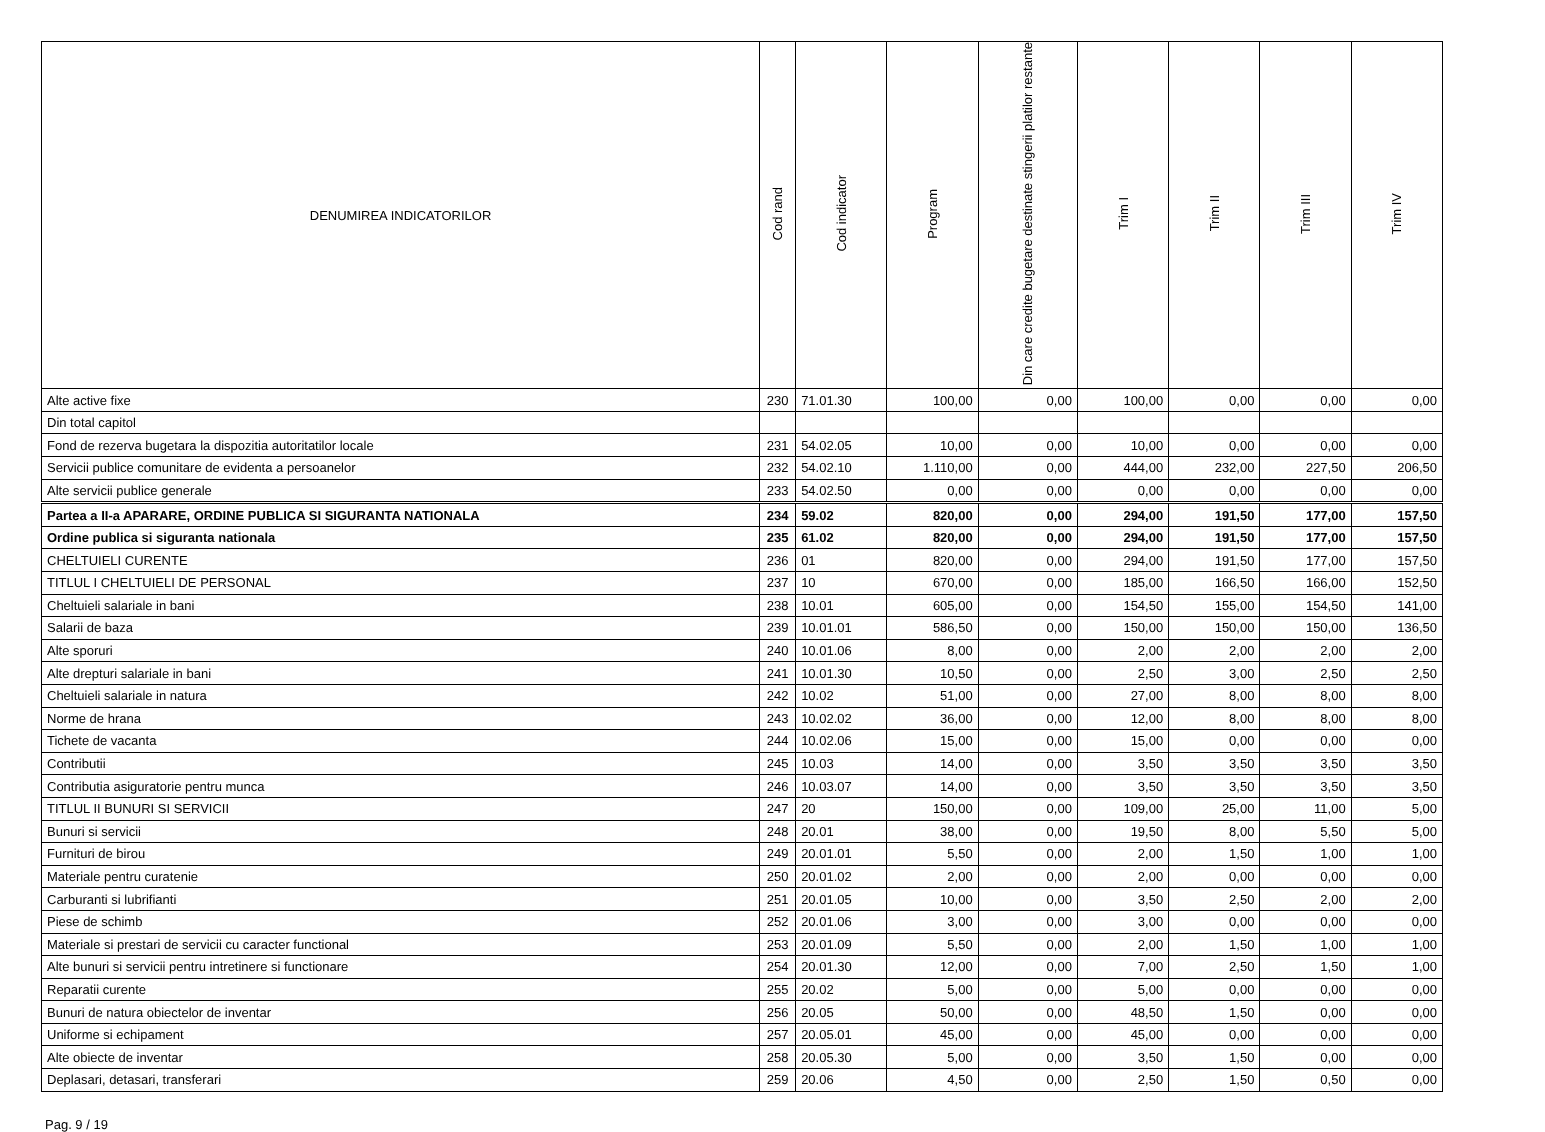| DENUMIREA INDICATORILOR | Cod rand | Cod indicator | Program | Din care credite bugetare destinate stingerii platilor restante | Trim I | Trim II | Trim III | Trim IV |
| --- | --- | --- | --- | --- | --- | --- | --- | --- |
| Alte active fixe | 230 | 71.01.30 | 100,00 | 0,00 | 100,00 | 0,00 | 0,00 | 0,00 |
| Din total capitol | | | | | | | | |
| Fond de rezerva bugetara la dispozitia autoritatilor locale | 231 | 54.02.05 | 10,00 | 0,00 | 10,00 | 0,00 | 0,00 | 0,00 |
| Servicii publice comunitare de evidenta a persoanelor | 232 | 54.02.10 | 1.110,00 | 0,00 | 444,00 | 232,00 | 227,50 | 206,50 |
| Alte servicii publice generale | 233 | 54.02.50 | 0,00 | 0,00 | 0,00 | 0,00 | 0,00 | 0,00 |
| Partea a II-a APARARE, ORDINE PUBLICA SI SIGURANTA NATIONALA | 234 | 59.02 | 820,00 | 0,00 | 294,00 | 191,50 | 177,00 | 157,50 |
| Ordine publica si siguranta nationala | 235 | 61.02 | 820,00 | 0,00 | 294,00 | 191,50 | 177,00 | 157,50 |
| CHELTUIELI CURENTE | 236 | 01 | 820,00 | 0,00 | 294,00 | 191,50 | 177,00 | 157,50 |
| TITLUL I CHELTUIELI DE PERSONAL | 237 | 10 | 670,00 | 0,00 | 185,00 | 166,50 | 166,00 | 152,50 |
| Cheltuieli salariale in bani | 238 | 10.01 | 605,00 | 0,00 | 154,50 | 155,00 | 154,50 | 141,00 |
| Salarii de baza | 239 | 10.01.01 | 586,50 | 0,00 | 150,00 | 150,00 | 150,00 | 136,50 |
| Alte sporuri | 240 | 10.01.06 | 8,00 | 0,00 | 2,00 | 2,00 | 2,00 | 2,00 |
| Alte drepturi salariale in bani | 241 | 10.01.30 | 10,50 | 0,00 | 2,50 | 3,00 | 2,50 | 2,50 |
| Cheltuieli salariale in natura | 242 | 10.02 | 51,00 | 0,00 | 27,00 | 8,00 | 8,00 | 8,00 |
| Norme de hrana | 243 | 10.02.02 | 36,00 | 0,00 | 12,00 | 8,00 | 8,00 | 8,00 |
| Tichete de vacanta | 244 | 10.02.06 | 15,00 | 0,00 | 15,00 | 0,00 | 0,00 | 0,00 |
| Contributii | 245 | 10.03 | 14,00 | 0,00 | 3,50 | 3,50 | 3,50 | 3,50 |
| Contributia asiguratorie pentru munca | 246 | 10.03.07 | 14,00 | 0,00 | 3,50 | 3,50 | 3,50 | 3,50 |
| TITLUL II BUNURI SI SERVICII | 247 | 20 | 150,00 | 0,00 | 109,00 | 25,00 | 11,00 | 5,00 |
| Bunuri si servicii | 248 | 20.01 | 38,00 | 0,00 | 19,50 | 8,00 | 5,50 | 5,00 |
| Furnituri de birou | 249 | 20.01.01 | 5,50 | 0,00 | 2,00 | 1,50 | 1,00 | 1,00 |
| Materiale pentru curatenie | 250 | 20.01.02 | 2,00 | 0,00 | 2,00 | 0,00 | 0,00 | 0,00 |
| Carburanti si lubrifianti | 251 | 20.01.05 | 10,00 | 0,00 | 3,50 | 2,50 | 2,00 | 2,00 |
| Piese de schimb | 252 | 20.01.06 | 3,00 | 0,00 | 3,00 | 0,00 | 0,00 | 0,00 |
| Materiale si prestari de servicii cu caracter functional | 253 | 20.01.09 | 5,50 | 0,00 | 2,00 | 1,50 | 1,00 | 1,00 |
| Alte bunuri si servicii pentru intretinere si functionare | 254 | 20.01.30 | 12,00 | 0,00 | 7,00 | 2,50 | 1,50 | 1,00 |
| Reparatii curente | 255 | 20.02 | 5,00 | 0,00 | 5,00 | 0,00 | 0,00 | 0,00 |
| Bunuri de natura obiectelor de inventar | 256 | 20.05 | 50,00 | 0,00 | 48,50 | 1,50 | 0,00 | 0,00 |
| Uniforme si echipament | 257 | 20.05.01 | 45,00 | 0,00 | 45,00 | 0,00 | 0,00 | 0,00 |
| Alte obiecte de inventar | 258 | 20.05.30 | 5,00 | 0,00 | 3,50 | 1,50 | 0,00 | 0,00 |
| Deplasari, detasari, transferari | 259 | 20.06 | 4,50 | 0,00 | 2,50 | 1,50 | 0,50 | 0,00 |
Pag. 9 / 19